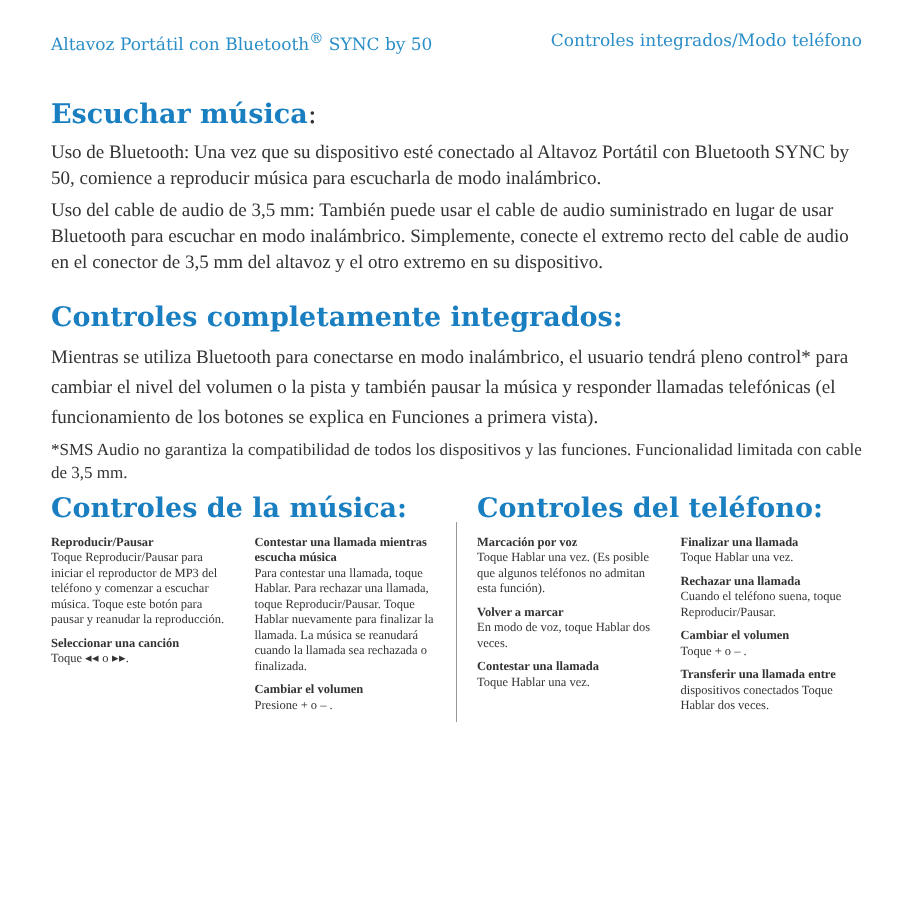Altavoz Portátil con Bluetooth<sup>®</sup> SYNC by 50 Controles integrados/Modo teléfono
Escuchar música:
Uso de Bluetooth: Una vez que su dispositivo esté conectado al Altavoz Portátil con Bluetooth SYNC by 50, comience a reproducir música para escucharla de modo inalámbrico.
Uso del cable de audio de 3,5 mm: También puede usar el cable de audio suministrado en lugar de usar Bluetooth para escuchar en modo inalámbrico. Simplemente, conecte el extremo recto del cable de audio en el conector de 3,5 mm del altavoz y el otro extremo en su dispositivo.
Controles completamente integrados:
Mientras se utiliza Bluetooth para conectarse en modo inalámbrico, el usuario tendrá pleno control* para cambiar el nivel del volumen o la pista y también pausar la música y responder llamadas telefónicas (el funcionamiento de los botones se explica en Funciones a primera vista).
*SMS Audio no garantiza la compatibilidad de todos los dispositivos y las funciones. Funcionalidad limitada con cable de 3,5 mm.
Controles de la música:
Reproducir/Pausar
Toque Reproducir/Pausar para iniciar el reproductor de MP3 del teléfono y comenzar a escuchar música. Toque este botón para pausar y reanudar la reproducción.
Seleccionar una canción
Toque ◂◂ o ▸▸.
Contestar una llamada mientras escucha música
Para contestar una llamada, toque Hablar. Para rechazar una llamada, toque Reproducir/Pausar. Toque Hablar nuevamente para finalizar la llamada. La música se reanudará cuando la llamada sea rechazada o finalizada.
Cambiar el volumen
Presione + o – .
Controles del teléfono:
Marcación por voz
Toque Hablar una vez. (Es posible que algunos teléfonos no admitan esta función).
Volver a marcar
En modo de voz, toque Hablar dos veces.
Contestar una llamada
Toque Hablar una vez.
Finalizar una llamada
Toque Hablar una vez.
Rechazar una llamada
Cuando el teléfono suena, toque Reproducir/Pausar.
Cambiar el volumen
Toque + o – .
Transferir una llamada entre
dispositivos conectados Toque Hablar dos veces.